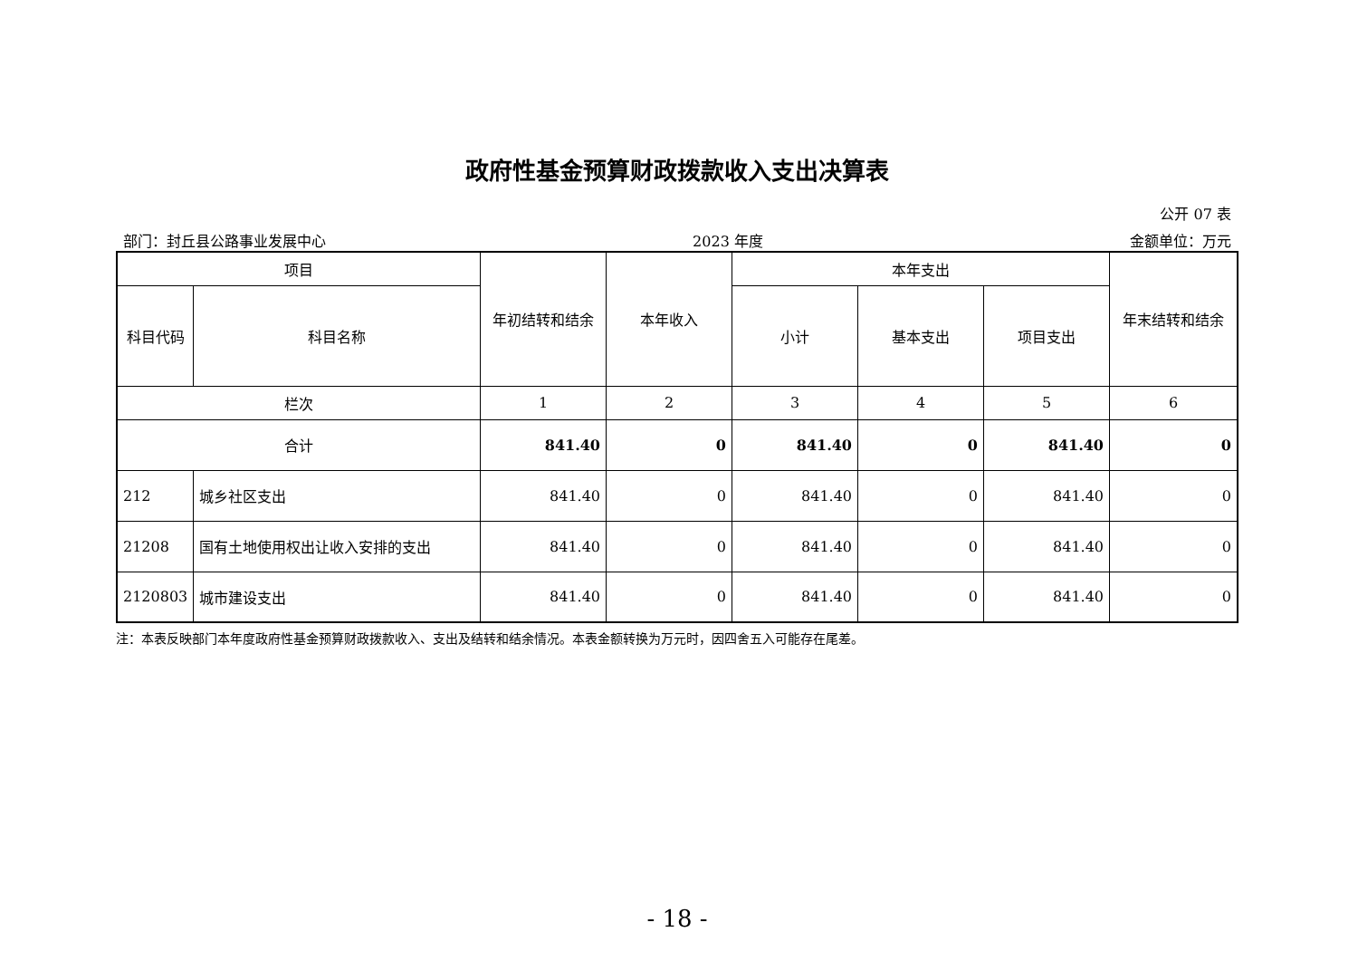政府性基金预算财政拨款收入支出决算表
公开 07 表
部门：封丘县公路事业发展中心 2023 年度 金额单位：万元
| 项目 | | 年初结转和结余 | 本年收入 | 本年支出 | | | 年末结转和结余 |
| --- | --- | --- | --- | --- | --- | --- | --- |
| 科目代码 | 科目名称 | | | 小计 | 基本支出 | 项目支出 | |
| 栏次 | | 1 | 2 | 3 | 4 | 5 | 6 |
| 合计 | | 841.40 | 0 | 841.40 | 0 | 841.40 | 0 |
| 212 | 城乡社区支出 | 841.40 | 0 | 841.40 | 0 | 841.40 | 0 |
| 21208 | 国有土地使用权出让收入安排的支出 | 841.40 | 0 | 841.40 | 0 | 841.40 | 0 |
| 2120803 | 城市建设支出 | 841.40 | 0 | 841.40 | 0 | 841.40 | 0 |
注：本表反映部门本年度政府性基金预算财政拨款收入、支出及结转和结余情况。本表金额转换为万元时，因四舍五入可能存在尾差。
- 18 -